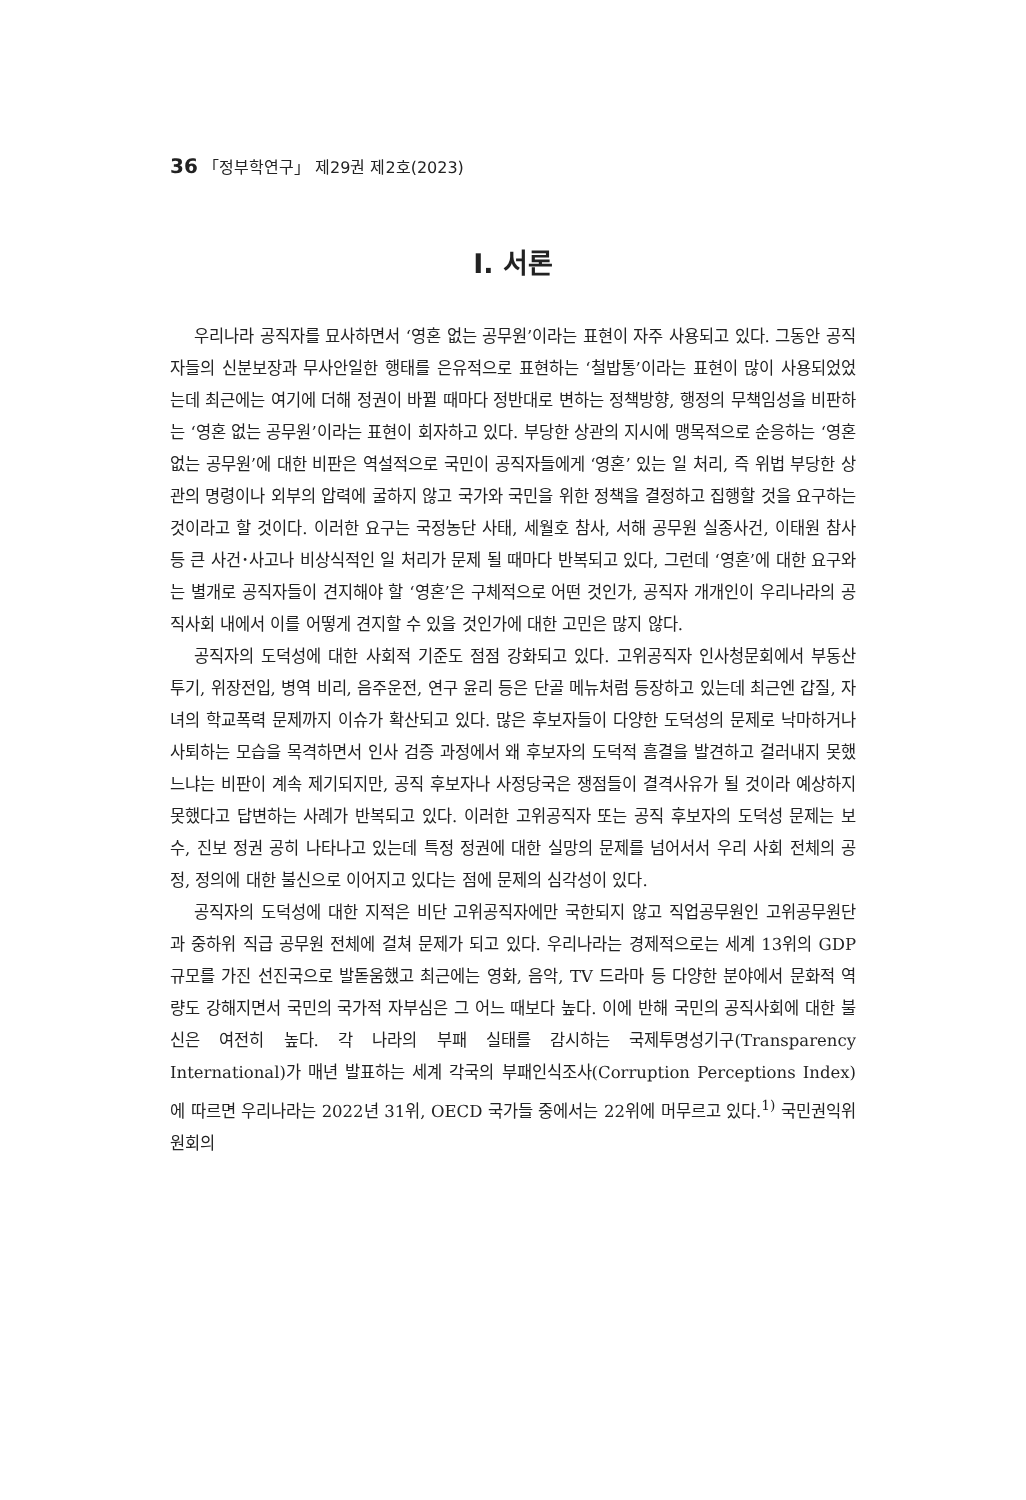36 「정부학연구」 제29권 제2호(2023)
Ⅰ. 서론
우리나라 공직자를 묘사하면서 ‘영혼 없는 공무원’이라는 표현이 자주 사용되고 있다. 그동안 공직자들의 신분보장과 무사안일한 행태를 은유적으로 표현하는 ‘철밥통’이라는 표현이 많이 사용되었었는데 최근에는 여기에 더해 정권이 바뀔 때마다 정반대로 변하는 정책방향, 행정의 무책임성을 비판하는 ‘영혼 없는 공무원’이라는 표현이 회자하고 있다. 부당한 상관의 지시에 맹목적으로 순응하는 ‘영혼 없는 공무원’에 대한 비판은 역설적으로 국민이 공직자들에게 ‘영혼’ 있는 일 처리, 즉 위법 부당한 상관의 명령이나 외부의 압력에 굴하지 않고 국가와 국민을 위한 정책을 결정하고 집행할 것을 요구하는 것이라고 할 것이다. 이러한 요구는 국정농단 사태, 세월호 참사, 서해 공무원 실종사건, 이태원 참사 등 큰 사건･사고나 비상식적인 일 처리가 문제 될 때마다 반복되고 있다, 그런데 ‘영혼’에 대한 요구와는 별개로 공직자들이 견지해야 할 ‘영혼’은 구체적으로 어떤 것인가, 공직자 개개인이 우리나라의 공직사회 내에서 이를 어떻게 견지할 수 있을 것인가에 대한 고민은 많지 않다.
공직자의 도덕성에 대한 사회적 기준도 점점 강화되고 있다. 고위공직자 인사청문회에서 부동산 투기, 위장전입, 병역 비리, 음주운전, 연구 윤리 등은 단골 메뉴처럼 등장하고 있는데 최근엔 갑질, 자녀의 학교폭력 문제까지 이슈가 확산되고 있다. 많은 후보자들이 다양한 도덕성의 문제로 낙마하거나 사퇴하는 모습을 목격하면서 인사 검증 과정에서 왜 후보자의 도덕적 흠결을 발견하고 걸러내지 못했느냐는 비판이 계속 제기되지만, 공직 후보자나 사정당국은 쟁점들이 결격사유가 될 것이라 예상하지 못했다고 답변하는 사례가 반복되고 있다. 이러한 고위공직자 또는 공직 후보자의 도덕성 문제는 보수, 진보 정권 공히 나타나고 있는데 특정 정권에 대한 실망의 문제를 넘어서서 우리 사회 전체의 공정, 정의에 대한 불신으로 이어지고 있다는 점에 문제의 심각성이 있다.
공직자의 도덕성에 대한 지적은 비단 고위공직자에만 국한되지 않고 직업공무원인 고위공무원단과 중하위 직급 공무원 전체에 걸쳐 문제가 되고 있다. 우리나라는 경제적으로는 세계 13위의 GDP 규모를 가진 선진국으로 발돋움했고 최근에는 영화, 음악, TV 드라마 등 다양한 분야에서 문화적 역량도 강해지면서 국민의 국가적 자부심은 그 어느 때보다 높다. 이에 반해 국민의 공직사회에 대한 불신은 여전히 높다. 각 나라의 부패 실태를 감시하는 국제투명성기구(Transparency International)가 매년 발표하는 세계 각국의 부패인식조사(Corruption Perceptions Index)에 따르면 우리나라는 2022년 31위, OECD 국가들 중에서는 22위에 머무르고 있다.<sup>1)</sup> 국민권익위원회의